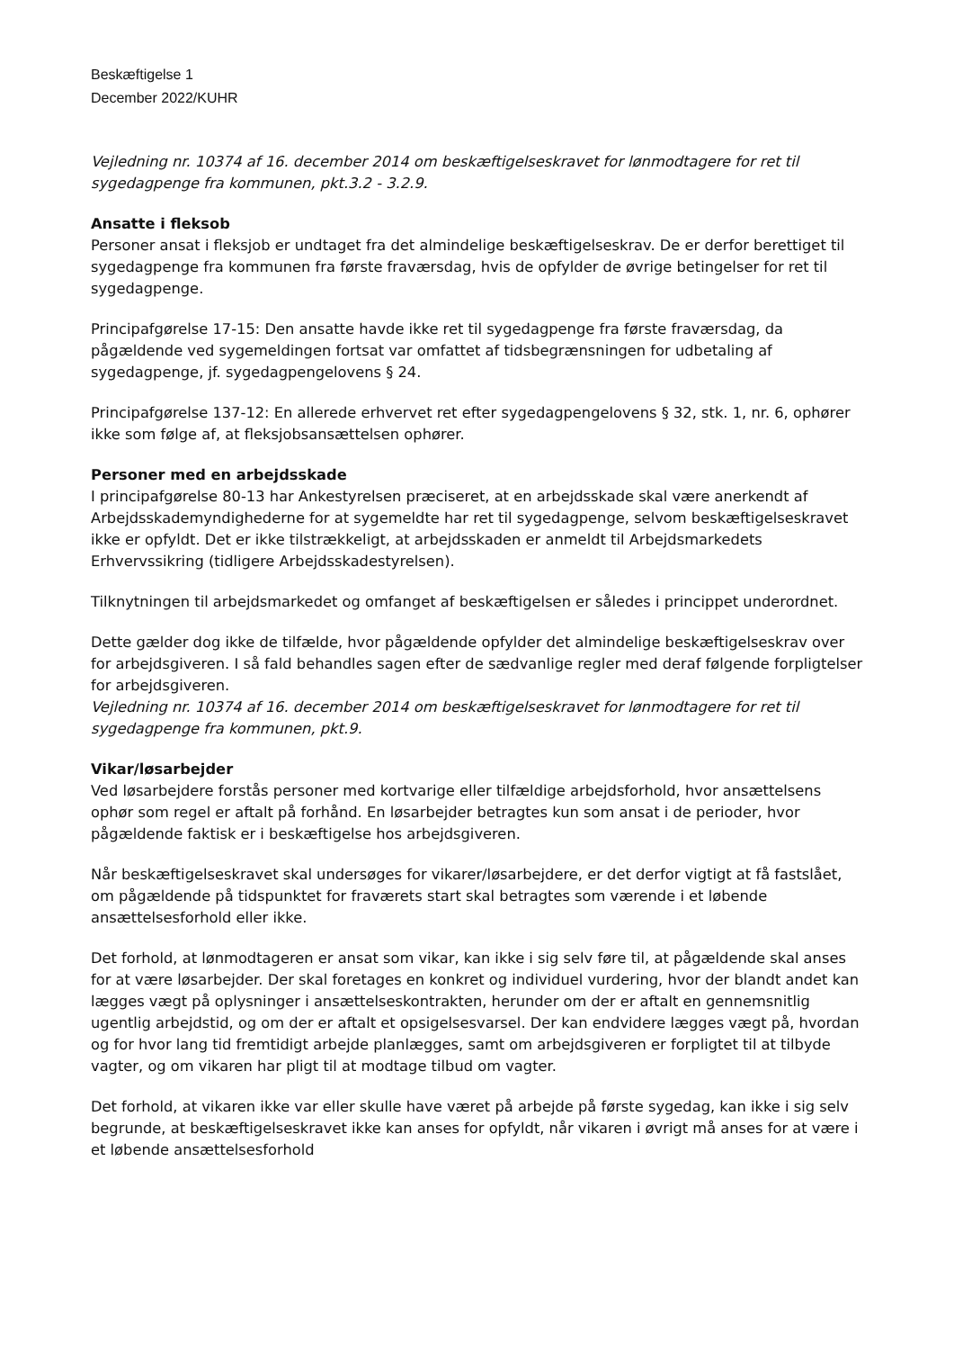Beskæftigelse 1
December 2022/KUHR
Vejledning nr. 10374 af 16. december 2014 om beskæftigelseskravet for lønmodtagere for ret til sygedagpenge fra kommunen, pkt.3.2 - 3.2.9.
Ansatte i fleksob
Personer ansat i fleksjob er undtaget fra det almindelige beskæftigelseskrav. De er derfor berettiget til sygedagpenge fra kommunen fra første fraværsdag, hvis de opfylder de øvrige betingelser for ret til sygedagpenge.
Principafgørelse 17-15: Den ansatte havde ikke ret til sygedagpenge fra første fraværsdag, da pågældende ved sygemeldingen fortsat var omfattet af tidsbegrænsningen for udbetaling af sygedagpenge, jf. sygedagpengelovens § 24.
Principafgørelse 137-12: En allerede erhvervet ret efter sygedagpengelovens § 32, stk. 1, nr. 6, ophører ikke som følge af, at fleksjobsansættelsen ophører.
Personer med en arbejdsskade
I principafgørelse 80-13 har Ankestyrelsen præciseret, at en arbejdsskade skal være anerkendt af Arbejdsskademyndighederne for at sygemeldte har ret til sygedagpenge, selvom beskæftigelseskravet ikke er opfyldt. Det er ikke tilstrækkeligt, at arbejdsskaden er anmeldt til Arbejdsmarkedets Erhvervssikring (tidligere Arbejdsskadestyrelsen).
Tilknytningen til arbejdsmarkedet og omfanget af beskæftigelsen er således i princippet underordnet.
Dette gælder dog ikke de tilfælde, hvor pågældende opfylder det almindelige beskæftigelseskrav over for arbejdsgiveren. I så fald behandles sagen efter de sædvanlige regler med deraf følgende forpligtelser for arbejdsgiveren.
Vejledning nr. 10374 af 16. december 2014 om beskæftigelseskravet for lønmodtagere for ret til sygedagpenge fra kommunen, pkt.9.
Vikar/løsarbejder
Ved løsarbejdere forstås personer med kortvarige eller tilfældige arbejdsforhold, hvor ansættelsens ophør som regel er aftalt på forhånd. En løsarbejder betragtes kun som ansat i de perioder, hvor pågældende faktisk er i beskæftigelse hos arbejdsgiveren.
Når beskæftigelseskravet skal undersøges for vikarer/løsarbejdere, er det derfor vigtigt at få fastslået, om pågældende på tidspunktet for fraværets start skal betragtes som værende i et løbende ansættelsesforhold eller ikke.
Det forhold, at lønmodtageren er ansat som vikar, kan ikke i sig selv føre til, at pågældende skal anses for at være løsarbejder. Der skal foretages en konkret og individuel vurdering, hvor der blandt andet kan lægges vægt på oplysninger i ansættelseskontrakten, herunder om der er aftalt en gennemsnitlig ugentlig arbejdstid, og om der er aftalt et opsigelsesvarsel. Der kan endvidere lægges vægt på, hvordan og for hvor lang tid fremtidigt arbejde planlægges, samt om arbejdsgiveren er forpligtet til at tilbyde vagter, og om vikaren har pligt til at modtage tilbud om vagter.
Det forhold, at vikaren ikke var eller skulle have været på arbejde på første sygedag, kan ikke i sig selv begrunde, at beskæftigelseskravet ikke kan anses for opfyldt, når vikaren i øvrigt må anses for at være i et løbende ansættelsesforhold